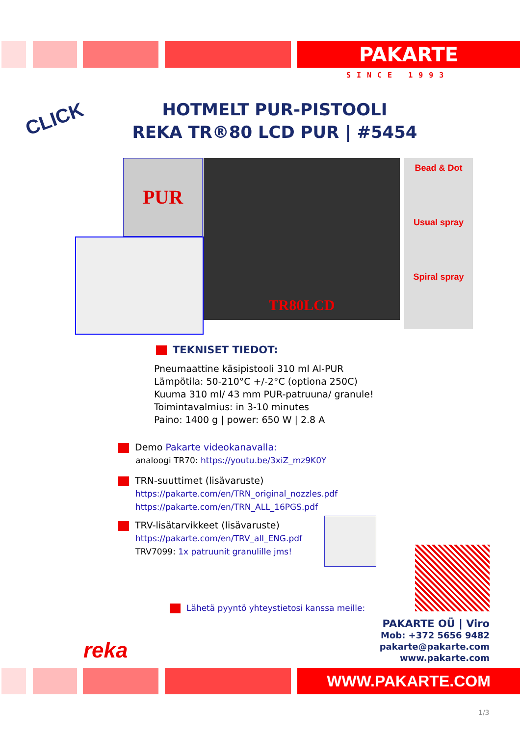PAKARTE
SINCE 1993
CLICK
HOTMELT PUR-PISTOOLI
REKA TR®80 LCD PUR | #5454
PUR TR80LCD
Bead & Dot
Usual spray
Spiral spray
TEKNISET TIEDOT:
Pneumaattine käsipistooli 310 ml Al-PUR
Lämpötila: 50-210°C +/-2°C (optiona 250C)
Kuuma 310 ml/ 43 mm PUR-patruuna/ granule!
Toimintavalmius: in 3-10 minutes
Paino: 1400 g | power: 650 W | 2.8 A
Demo Pakarte videokanavalla:
analoogi TR70: https://youtu.be/3xiZ_mz9K0Y
TRN-suuttimet (lisävaruste)
https://pakarte.com/en/TRN_original_nozzles.pdf
https://pakarte.com/en/TRN_ALL_16PGS.pdf
TRV-lisätarvikkeet (lisävaruste)
https://pakarte.com/en/TRV_all_ENG.pdf
TRV7099: 1x patruunit granulille jms!
Lähetä pyyntö yhteystietosi kanssa meille:
PAKARTE OÜ | Viro
Mob: +372 5656 9482
pakarte@pakarte.com
www.pakarte.com
reka
WWW.PAKARTE.COM
1/3